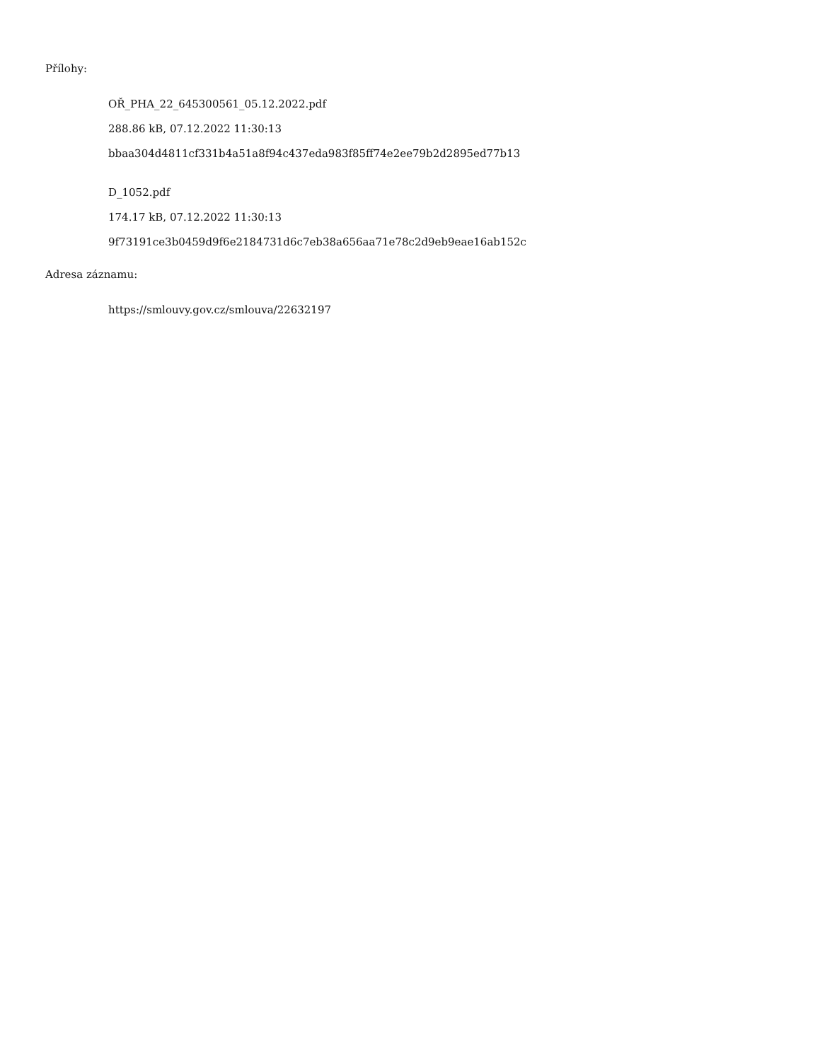Přílohy:
OŘ_PHA_22_645300561_05.12.2022.pdf
288.86 kB, 07.12.2022 11:30:13
bbaa304d4811cf331b4a51a8f94c437eda983f85ff74e2ee79b2d2895ed77b13
D_1052.pdf
174.17 kB, 07.12.2022 11:30:13
9f73191ce3b0459d9f6e2184731d6c7eb38a656aa71e78c2d9eb9eae16ab152c
Adresa záznamu:
https://smlouvy.gov.cz/smlouva/22632197